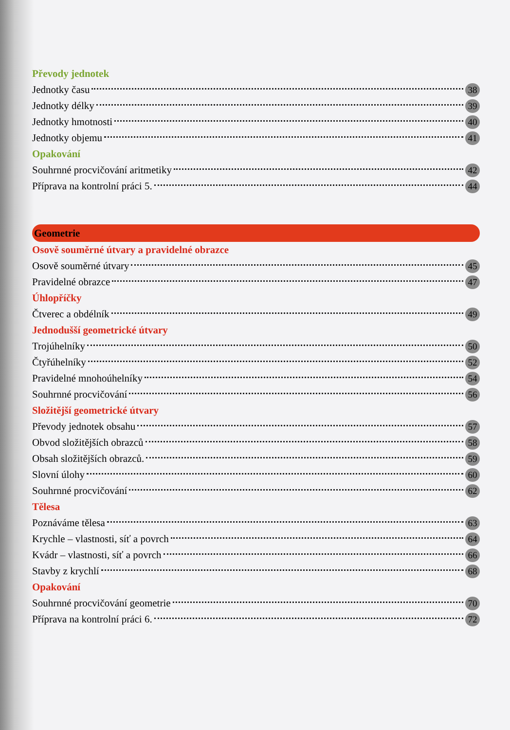Převody jednotek
Jednotky času 38
Jednotky délky 39
Jednotky hmotnosti 40
Jednotky objemu 41
Opakování
Souhrnné procvičování aritmetiky 42
Příprava na kontrolní práci 5. 44
Geometrie
Osově souměrné útvary a pravidelné obrazce
Osově souměrné útvary 45
Pravidelné obrazce 47
Úhlopříčky
Čtverec a obdélník 49
Jednodušší geometrické útvary
Trojúhelníky 50
Čtyřúhelníky 52
Pravidelné mnohoúhelníky 54
Souhrnné procvičování 56
Složitější geometrické útvary
Převody jednotek obsahu 57
Obvod složitějších obrazců 58
Obsah složitějších obrazců. 59
Slovní úlohy 60
Souhrnné procvičování 62
Tělesa
Poznáváme tělesa 63
Krychle – vlastnosti, síť a povrch 64
Kvádr – vlastnosti, síť a povrch 66
Stavby z krychlí 68
Opakování
Souhrnné procvičování geometrie 70
Příprava na kontrolní práci 6. 72